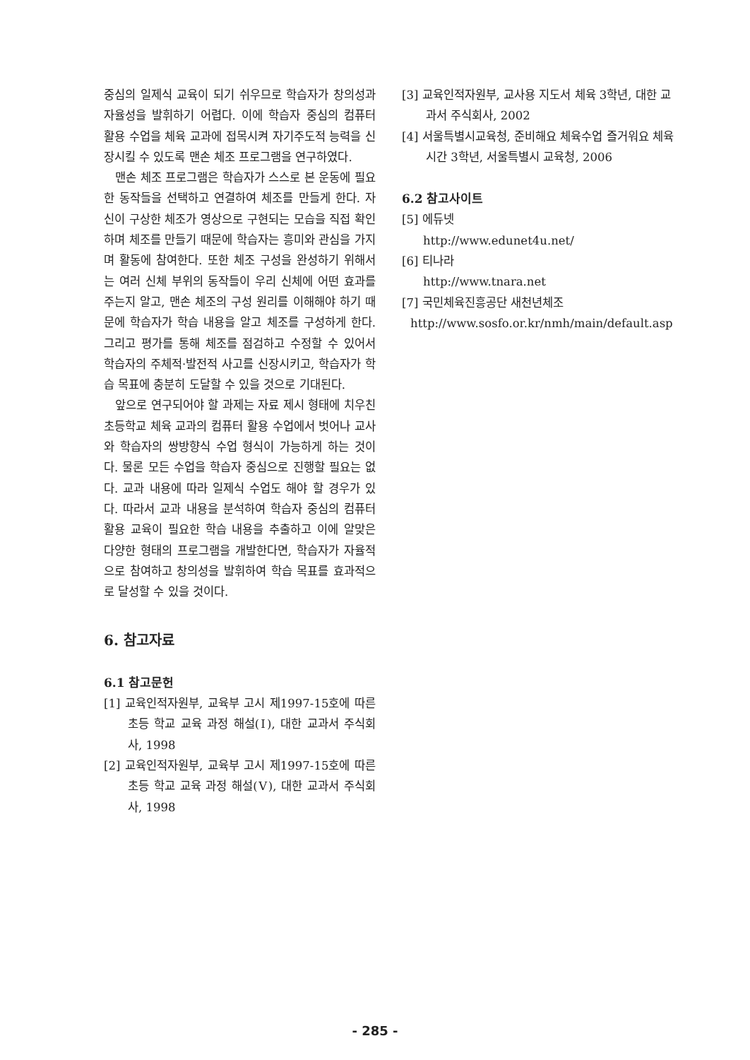중심의 일제식 교육이 되기 쉬우므로 학습자가 창의성과 자율성을 발휘하기 어렵다. 이에 학습자 중심의 컴퓨터 활용 수업을 체육 교과에 접목시켜 자기주도적 능력을 신장시킬 수 있도록 맨손 체조 프로그램을 연구하였다.
맨손 체조 프로그램은 학습자가 스스로 본 운동에 필요한 동작들을 선택하고 연결하여 체조를 만들게 한다. 자신이 구상한 체조가 영상으로 구현되는 모습을 직접 확인하며 체조를 만들기 때문에 학습자는 흥미와 관심을 가지며 활동에 참여한다. 또한 체조 구성을 완성하기 위해서는 여러 신체 부위의 동작들이 우리 신체에 어떤 효과를 주는지 알고, 맨손 체조의 구성 원리를 이해해야 하기 때문에 학습자가 학습 내용을 알고 체조를 구성하게 한다. 그리고 평가를 통해 체조를 점검하고 수정할 수 있어서 학습자의 주체적·발전적 사고를 신장시키고, 학습자가 학습 목표에 충분히 도달할 수 있을 것으로 기대된다.
앞으로 연구되어야 할 과제는 자료 제시 형태에 치우친 초등학교 체육 교과의 컴퓨터 활용 수업에서 벗어나 교사와 학습자의 쌍방향식 수업 형식이 가능하게 하는 것이다. 물론 모든 수업을 학습자 중심으로 진행할 필요는 없다. 교과 내용에 따라 일제식 수업도 해야 할 경우가 있다. 따라서 교과 내용을 분석하여 학습자 중심의 컴퓨터 활용 교육이 필요한 학습 내용을 추출하고 이에 알맞은 다양한 형태의 프로그램을 개발한다면, 학습자가 자율적으로 참여하고 창의성을 발휘하여 학습 목표를 효과적으로 달성할 수 있을 것이다.
6. 참고자료
6.1 참고문헌
[1] 교육인적자원부, 교육부 고시 제1997-15호에 따른 초등 학교 교육 과정 해설(Ⅰ), 대한 교과서 주식회사, 1998
[2] 교육인적자원부, 교육부 고시 제1997-15호에 따른 초등 학교 교육 과정 해설(Ⅴ), 대한 교과서 주식회사, 1998
[3] 교육인적자원부, 교사용 지도서 체육 3학년, 대한 교과서 주식회사, 2002
[4] 서울특별시교육청, 준비해요 체육수업 즐거워요 체육시간 3학년, 서울특별시 교육청, 2006
6.2 참고사이트
[5] 에듀넷
http://www.edunet4u.net/
[6] 티나라
http://www.tnara.net
[7] 국민체육진흥공단 새천년체조
http://www.sosfo.or.kr/nmh/main/default.asp
- 285 -